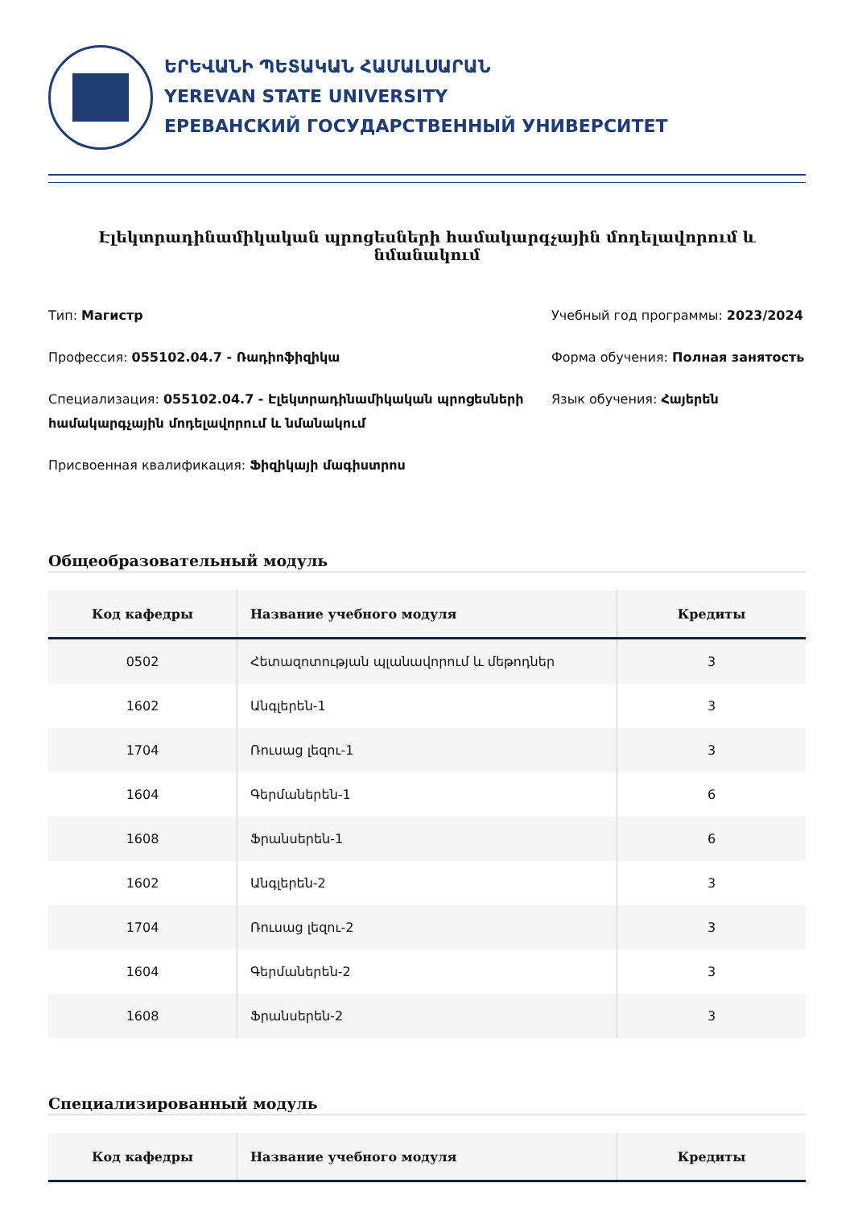ԵՐԵՎԱՆԻ ՊԵՏԱԿԱՆ ՀԱՄԱԼՍԱՐԱՆ
YEREVAN STATE UNIVERSITY
ЕРЕВАНСКИЙ ГОСУДАРСТВЕННЫЙ УНИВЕРСИТЕТ
Էլեկտրադինամիկական պրոցեսների համակարգչային մոդելավորում և նմանակում
Тип: Магистр
Профессия: 055102.04.7 - Ռադիոֆիզիկա
Специализация: 055102.04.7 - Էլեկտրադինամիկական պրոցեսների համակարգչային մոդելավորում և նմանակում
Присвоенная квалификация: Ֆիզիկայի մագիստրոս
Учебный год программы: 2023/2024
Форма обучения: Полная занятость
Язык обучения: Հայերեն
Общеобразовательный модуль
| Код кафедры | Название учебного модуля | Кредиты |
| --- | --- | --- |
| 0502 | Հետազոտության պլանավորում և մեթոդներ | 3 |
| 1602 | Անգլերեն-1 | 3 |
| 1704 | Ռուսաց լեզու-1 | 3 |
| 1604 | Գերմաներեն-1 | 6 |
| 1608 | Ֆրանսերեն-1 | 6 |
| 1602 | Անգլերեն-2 | 3 |
| 1704 | Ռուսաց լեզու-2 | 3 |
| 1604 | Գերմաներեն-2 | 3 |
| 1608 | Ֆրանսերեն-2 | 3 |
Специализированный модуль
| Код кафедры | Название учебного модуля | Кредиты |
| --- | --- | --- |